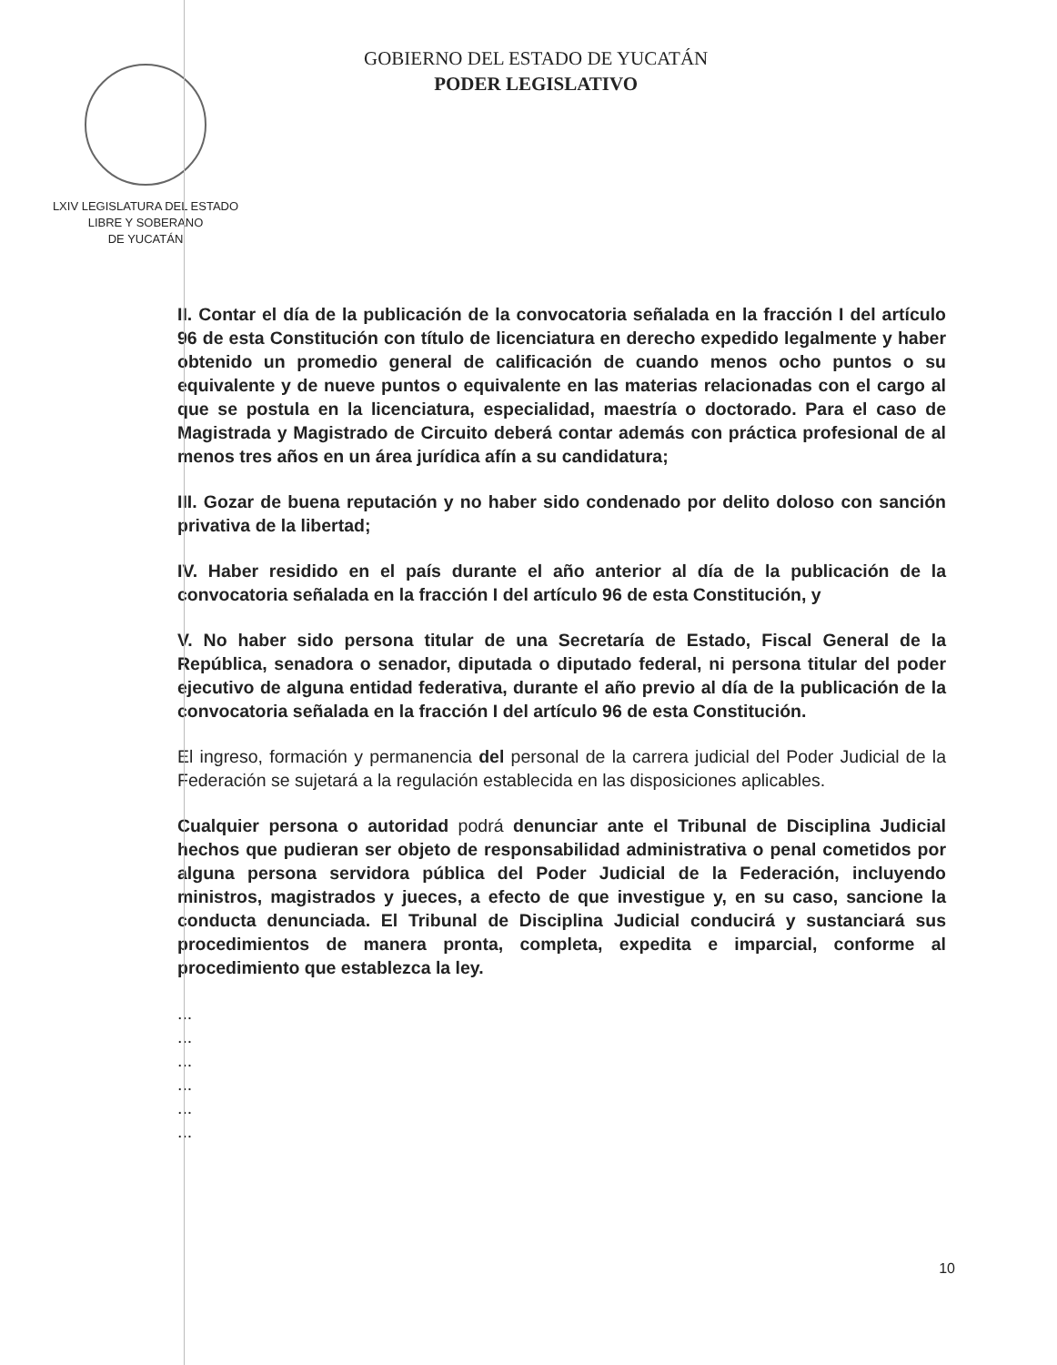LXIV LEGISLATURA DEL ESTADO
LIBRE Y SOBERANO
DE YUCATÁN
GOBIERNO DEL ESTADO DE YUCATÁN
PODER LEGISLATIVO
II. Contar el día de la publicación de la convocatoria señalada en la fracción I del artículo 96 de esta Constitución con título de licenciatura en derecho expedido legalmente y haber obtenido un promedio general de calificación de cuando menos ocho puntos o su equivalente y de nueve puntos o equivalente en las materias relacionadas con el cargo al que se postula en la licenciatura, especialidad, maestría o doctorado. Para el caso de Magistrada y Magistrado de Circuito deberá contar además con práctica profesional de al menos tres años en un área jurídica afín a su candidatura;
III. Gozar de buena reputación y no haber sido condenado por delito doloso con sanción privativa de la libertad;
IV. Haber residido en el país durante el año anterior al día de la publicación de la convocatoria señalada en la fracción I del artículo 96 de esta Constitución, y
V. No haber sido persona titular de una Secretaría de Estado, Fiscal General de la República, senadora o senador, diputada o diputado federal, ni persona titular del poder ejecutivo de alguna entidad federativa, durante el año previo al día de la publicación de la convocatoria señalada en la fracción I del artículo 96 de esta Constitución.
El ingreso, formación y permanencia del personal de la carrera judicial del Poder Judicial de la Federación se sujetará a la regulación establecida en las disposiciones aplicables.
Cualquier persona o autoridad podrá denunciar ante el Tribunal de Disciplina Judicial hechos que pudieran ser objeto de responsabilidad administrativa o penal cometidos por alguna persona servidora pública del Poder Judicial de la Federación, incluyendo ministros, magistrados y jueces, a efecto de que investigue y, en su caso, sancione la conducta denunciada. El Tribunal de Disciplina Judicial conducirá y sustanciará sus procedimientos de manera pronta, completa, expedita e imparcial, conforme al procedimiento que establezca la ley.
...
...
...
...
...
...
10